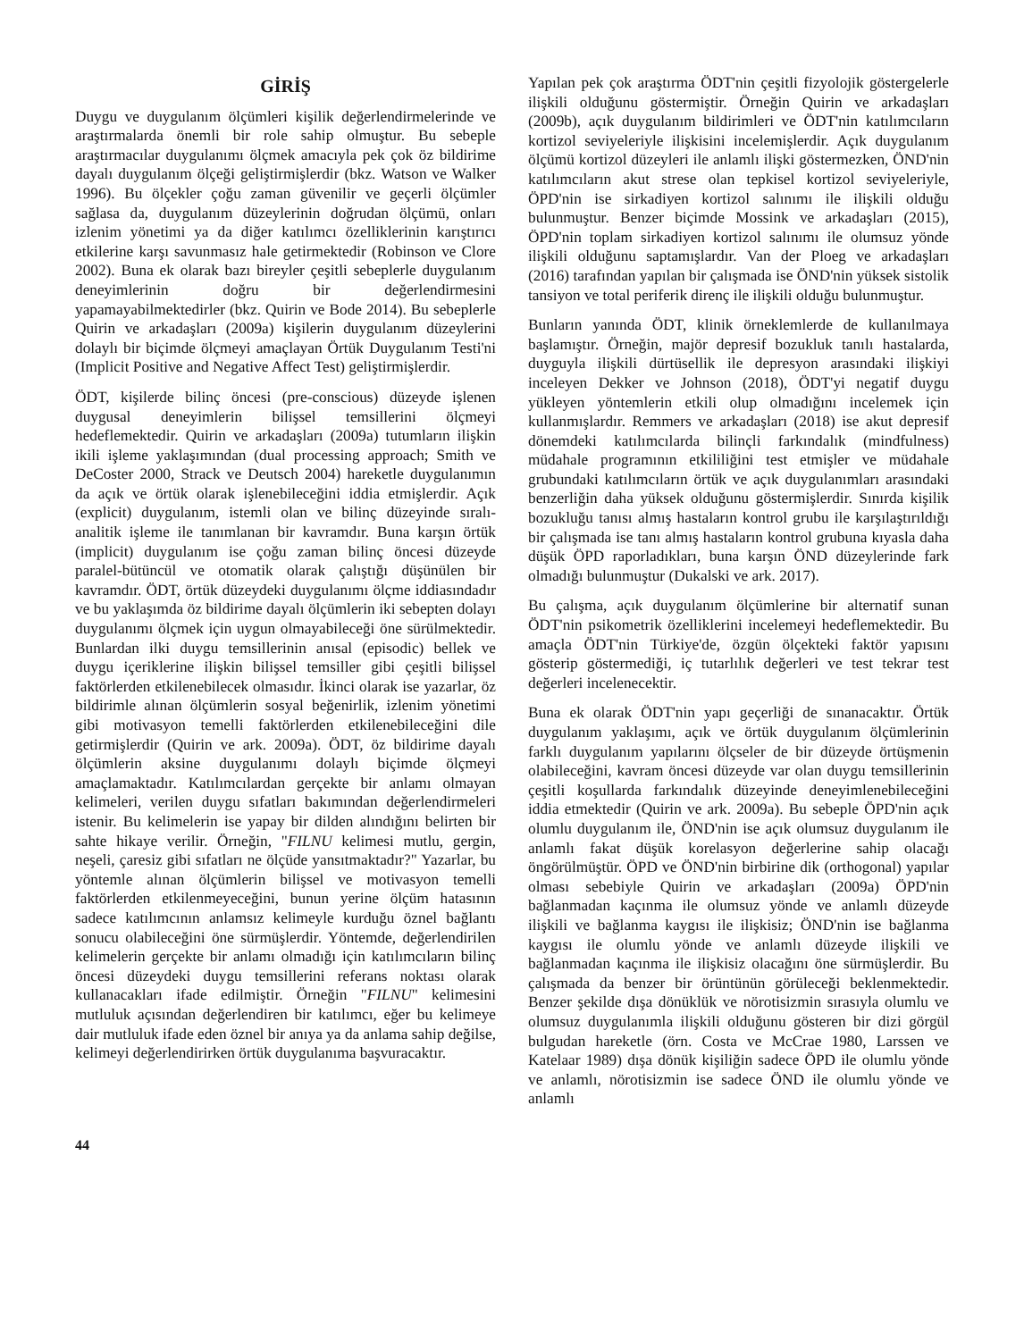GİRİŞ
Duygu ve duygulanım ölçümleri kişilik değerlendirmelerinde ve araştırmalarda önemli bir role sahip olmuştur. Bu sebeple araştırmacılar duygulanımı ölçmek amacıyla pek çok öz bildirime dayalı duygulanım ölçeği geliştirmişlerdir (bkz. Watson ve Walker 1996). Bu ölçekler çoğu zaman güvenilir ve geçerli ölçümler sağlasa da, duygulanım düzeylerinin doğrudan ölçümü, onları izlenim yönetimi ya da diğer katılımcı özelliklerinin karıştırıcı etkilerine karşı savunmasız hale getirmektedir (Robinson ve Clore 2002). Buna ek olarak bazı bireyler çeşitli sebeplerle duygulanım deneyimlerinin doğru bir değerlendirmesini yapamayabilmektedirler (bkz. Quirin ve Bode 2014). Bu sebeplerle Quirin ve arkadaşları (2009a) kişilerin duygulanım düzeylerini dolaylı bir biçimde ölçmeyi amaçlayan Örtük Duygulanım Testi'ni (Implicit Positive and Negative Affect Test) geliştirmişlerdir.
ÖDT, kişilerde bilinç öncesi (pre-conscious) düzeyde işlenen duygusal deneyimlerin bilişsel temsillerini ölçmeyi hedeflemektedir. Quirin ve arkadaşları (2009a) tutumların ilişkin ikili işleme yaklaşımından (dual processing approach; Smith ve DeCoster 2000, Strack ve Deutsch 2004) hareketle duygulanımın da açık ve örtük olarak işlenebileceğini iddia etmişlerdir. Açık (explicit) duygulanım, istemli olan ve bilinç düzeyinde sıralı-analitik işleme ile tanımlanan bir kavramdır. Buna karşın örtük (implicit) duygulanım ise çoğu zaman bilinç öncesi düzeyde paralel-bütüncül ve otomatik olarak çalıştığı düşünülen bir kavramdır. ÖDT, örtük düzeydeki duygulanımı ölçme iddiasındadır ve bu yaklaşımda öz bildirime dayalı ölçümlerin iki sebepten dolayı duygulanımı ölçmek için uygun olmayabileceği öne sürülmektedir. Bunlardan ilki duygu temsillerinin anısal (episodic) bellek ve duygu içeriklerine ilişkin bilişsel temsiller gibi çeşitli bilişsel faktörlerden etkilenebilecek olmasıdır. İkinci olarak ise yazarlar, öz bildirimle alınan ölçümlerin sosyal beğenirlik, izlenim yönetimi gibi motivasyon temelli faktörlerden etkilenebileceğini dile getirmişlerdir (Quirin ve ark. 2009a). ÖDT, öz bildirime dayalı ölçümlerin aksine duygulanımı dolaylı biçimde ölçmeyi amaçlamaktadır. Katılımcılardan gerçekte bir anlamı olmayan kelimeleri, verilen duygu sıfatları bakımından değerlendirmeleri istenir. Bu kelimelerin ise yapay bir dilden alındığını belirten bir sahte hikaye verilir. Örneğin, "FILNU kelimesi mutlu, gergin, neşeli, çaresiz gibi sıfatları ne ölçüde yansıtmaktadır?" Yazarlar, bu yöntemle alınan ölçümlerin bilişsel ve motivasyon temelli faktörlerden etkilenmeyeceğini, bunun yerine ölçüm hatasının sadece katılımcının anlamsız kelimeyle kurduğu öznel bağlantı sonucu olabileceğini öne sürmüşlerdir. Yöntemde, değerlendirilen kelimelerin gerçekte bir anlamı olmadığı için katılımcıların bilinç öncesi düzeydeki duygu temsillerini referans noktası olarak kullanacakları ifade edilmiştir. Örneğin "FILNU" kelimesini mutluluk açısından değerlendiren bir katılımcı, eğer bu kelimeye dair mutluluk ifade eden öznel bir anıya ya da anlama sahip değilse, kelimeyi değerlendirirken örtük duygulanıma başvuracaktır.
Yapılan pek çok araştırma ÖDT'nin çeşitli fizyolojik göstergelerle ilişkili olduğunu göstermiştir. Örneğin Quirin ve arkadaşları (2009b), açık duygulanım bildirimleri ve ÖDT'nin katılımcıların kortizol seviyeleriyle ilişkisini incelemişlerdir. Açık duygulanım ölçümü kortizol düzeyleri ile anlamlı ilişki göstermezken, ÖND'nin katılımcıların akut strese olan tepkisel kortizol seviyeleriyle, ÖPD'nin ise sirkadiyen kortizol salınımı ile ilişkili olduğu bulunmuştur. Benzer biçimde Mossink ve arkadaşları (2015), ÖPD'nin toplam sirkadiyen kortizol salınımı ile olumsuz yönde ilişkili olduğunu saptamışlardır. Van der Ploeg ve arkadaşları (2016) tarafından yapılan bir çalışmada ise ÖND'nin yüksek sistolik tansiyon ve total periferik direnç ile ilişkili olduğu bulunmuştur.
Bunların yanında ÖDT, klinik örneklemlerde de kullanılmaya başlamıştır. Örneğin, majör depresif bozukluk tanılı hastalarda, duyguyla ilişkili dürtüsellik ile depresyon arasındaki ilişkiyi inceleyen Dekker ve Johnson (2018), ÖDT'yi negatif duygu yükleyen yöntemlerin etkili olup olmadığını incelemek için kullanmışlardır. Remmers ve arkadaşları (2018) ise akut depresif dönemdeki katılımcılarda bilinçli farkındalık (mindfulness) müdahale programının etkililiğini test etmişler ve müdahale grubundaki katılımcıların örtük ve açık duygulanımları arasındaki benzerliğin daha yüksek olduğunu göstermişlerdir. Sınırda kişilik bozukluğu tanısı almış hastaların kontrol grubu ile karşılaştırıldığı bir çalışmada ise tanı almış hastaların kontrol grubuna kıyasla daha düşük ÖPD raporladıkları, buna karşın ÖND düzeylerinde fark olmadığı bulunmuştur (Dukalski ve ark. 2017).
Bu çalışma, açık duygulanım ölçümlerine bir alternatif sunan ÖDT'nin psikometrik özelliklerini incelemeyi hedeflemektedir. Bu amaçla ÖDT'nin Türkiye'de, özgün ölçekteki faktör yapısını gösterip göstermediği, iç tutarlılık değerleri ve test tekrar test değerleri incelenecektir.
Buna ek olarak ÖDT'nin yapı geçerliği de sınanacaktır. Örtük duygulanım yaklaşımı, açık ve örtük duygulanım ölçümlerinin farklı duygulanım yapılarını ölçseler de bir düzeyde örtüşmenin olabileceğini, kavram öncesi düzeyde var olan duygu temsillerinin çeşitli koşullarda farkındalık düzeyinde deneyimlenebileceğini iddia etmektedir (Quirin ve ark. 2009a). Bu sebeple ÖPD'nin açık olumlu duygulanım ile, ÖND'nin ise açık olumsuz duygulanım ile anlamlı fakat düşük korelasyon değerlerine sahip olacağı öngörülmüştür. ÖPD ve ÖND'nin birbirine dik (orthogonal) yapılar olması sebebiyle Quirin ve arkadaşları (2009a) ÖPD'nin bağlanmadan kaçınma ile olumsuz yönde ve anlamlı düzeyde ilişkili ve bağlanma kaygısı ile ilişkisiz; ÖND'nin ise bağlanma kaygısı ile olumlu yönde ve anlamlı düzeyde ilişkili ve bağlanmadan kaçınma ile ilişkisiz olacağını öne sürmüşlerdir. Bu çalışmada da benzer bir örüntünün görüleceği beklenmektedir. Benzer şekilde dışa dönüklük ve nörotisizmin sırasıyla olumlu ve olumsuz duygulanımla ilişkili olduğunu gösteren bir dizi görgül bulgudan hareketle (örn. Costa ve McCrae 1980, Larssen ve Katelaar 1989) dışa dönük kişiliğin sadece ÖPD ile olumlu yönde ve anlamlı, nörotisizmin ise sadece ÖND ile olumlu yönde ve anlamlı
44